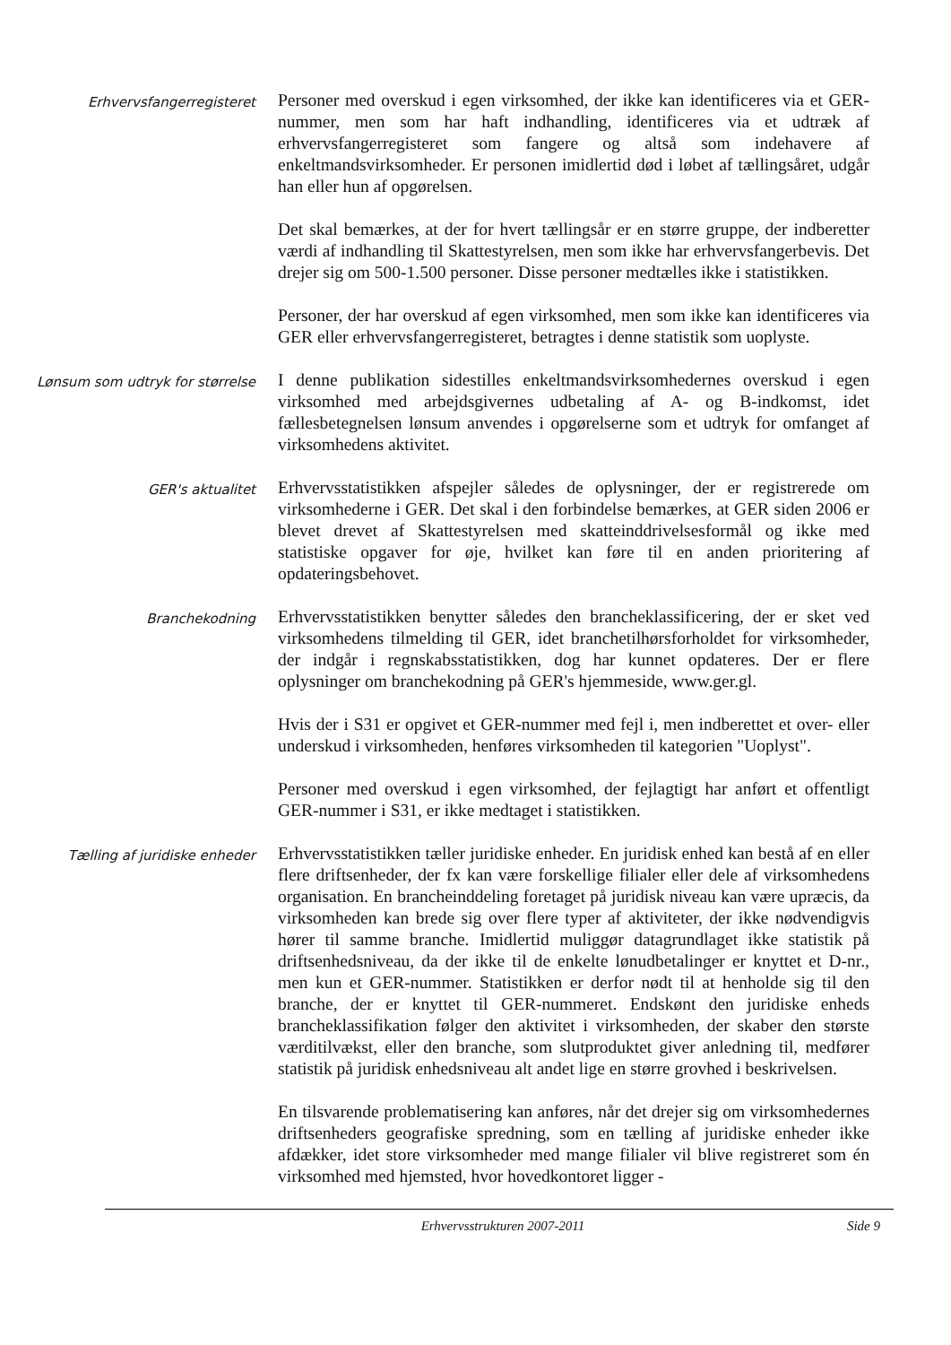Erhvervsfangerregisteret
Personer med overskud i egen virksomhed, der ikke kan identificeres via et GER-nummer, men som har haft indhandling, identificeres via et udtræk af erhvervsfangerregisteret som fangere og altså som indehavere af enkeltmandsvirksomheder. Er personen imidlertid død i løbet af tællingsåret, udgår han eller hun af opgørelsen.
Det skal bemærkes, at der for hvert tællingsår er en større gruppe, der indberetter værdi af indhandling til Skattestyrelsen, men som ikke har erhvervsfangerbevis. Det drejer sig om 500-1.500 personer. Disse personer medtælles ikke i statistikken.
Personer, der har overskud af egen virksomhed, men som ikke kan identificeres via GER eller erhvervsfangerregisteret, betragtes i denne statistik som uoplyste.
Lønsum som udtryk for størrelse
I denne publikation sidestilles enkeltmandsvirksomhedernes overskud i egen virksomhed med arbejdsgivernes udbetaling af A- og B-indkomst, idet fællesbetegnelsen lønsum anvendes i opgørelserne som et udtryk for omfanget af virksomhedens aktivitet.
GER's aktualitet
Erhvervsstatistikken afspejler således de oplysninger, der er registrerede om virksomhederne i GER. Det skal i den forbindelse bemærkes, at GER siden 2006 er blevet drevet af Skattestyrelsen med skatteinddrivelsesformål og ikke med statistiske opgaver for øje, hvilket kan føre til en anden prioritering af opdateringsbehovet.
Branchekodning
Erhvervsstatistikken benytter således den brancheklassificering, der er sket ved virksomhedens tilmelding til GER, idet branchetilhørsforholdet for virksomheder, der indgår i regnskabsstatistikken, dog har kunnet opdateres. Der er flere oplysninger om branchekodning på GER's hjemmeside, www.ger.gl.
Hvis der i S31 er opgivet et GER-nummer med fejl i, men indberettet et over- eller underskud i virksomheden, henføres virksomheden til kategorien "Uoplyst".
Personer med overskud i egen virksomhed, der fejlagtigt har anført et offentligt GER-nummer i S31, er ikke medtaget i statistikken.
Tælling af juridiske enheder
Erhvervsstatistikken tæller juridiske enheder. En juridisk enhed kan bestå af en eller flere driftsenheder, der fx kan være forskellige filialer eller dele af virksomhedens organisation. En brancheinddeling foretaget på juridisk niveau kan være upræcis, da virksomheden kan brede sig over flere typer af aktiviteter, der ikke nødvendigvis hører til samme branche. Imidlertid muliggør datagrundlaget ikke statistik på driftsenhedsniveau, da der ikke til de enkelte lønudbetalinger er knyttet et D-nr., men kun et GER-nummer. Statistikken er derfor nødt til at henholde sig til den branche, der er knyttet til GER-nummeret. Endskønt den juridiske enheds brancheklassifikation følger den aktivitet i virksomheden, der skaber den største værditilvækst, eller den branche, som slutproduktet giver anledning til, medfører statistik på juridisk enhedsniveau alt andet lige en større grovhed i beskrivelsen.
En tilsvarende problematisering kan anføres, når det drejer sig om virksomhedernes driftsenheders geografiske spredning, som en tælling af juridiske enheder ikke afdækker, idet store virksomheder med mange filialer vil blive registreret som én virksomhed med hjemsted, hvor hovedkontoret ligger -
Erhvervsstrukturen 2007-2011 Side 9